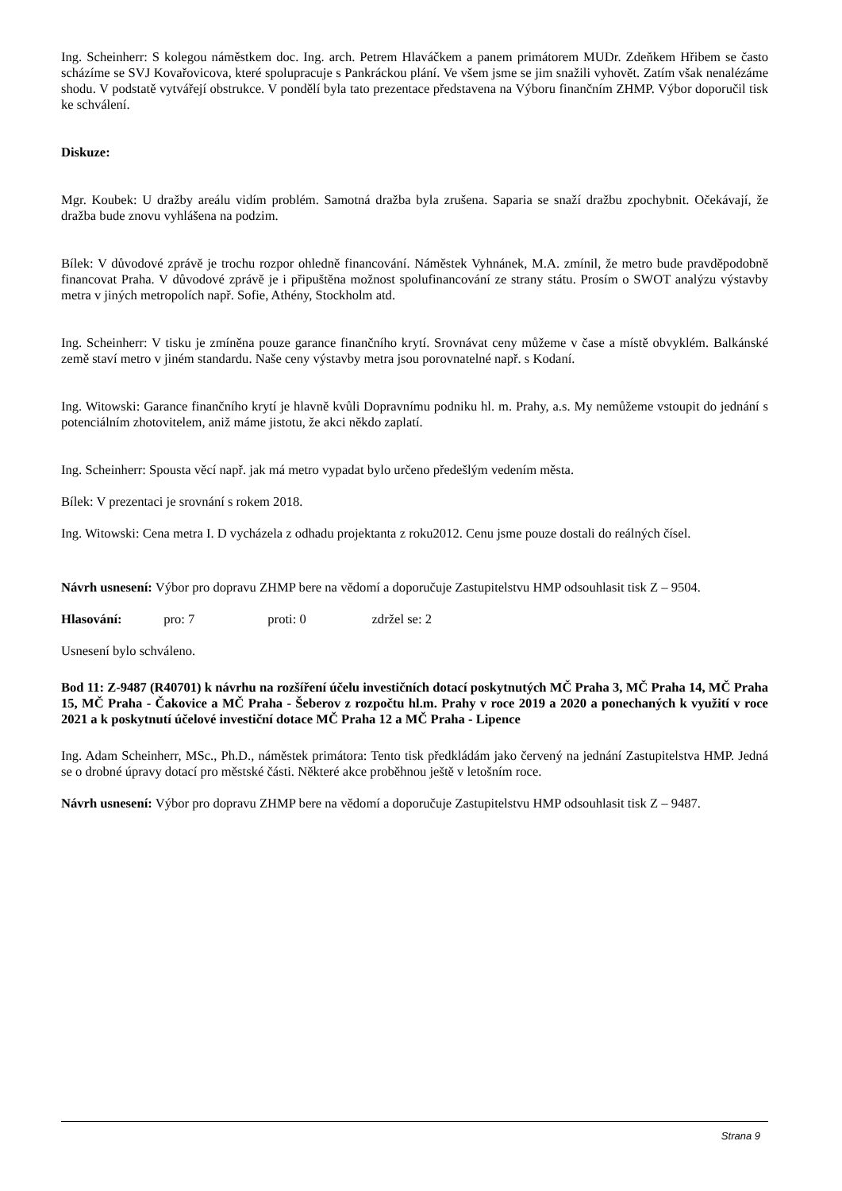Ing. Scheinherr: S kolegou náměstkem doc. Ing. arch. Petrem Hlaváčkem a panem primátorem MUDr. Zdeňkem Hřibem se často scházíme se SVJ Kovařovicova, které spolupracuje s Pankráckou plání. Ve všem jsme se jim snažili vyhovět. Zatím však nenalézáme shodu. V podstatě vytvářejí obstrukce. V pondělí byla tato prezentace představena na Výboru finančním ZHMP. Výbor doporučil tisk ke schválení.
Diskuze:
Mgr. Koubek: U dražby areálu vidím problém. Samotná dražba byla zrušena. Saparia se snaží dražbu zpochybnit. Očekávají, že dražba bude znovu vyhlášena na podzim.
Bílek: V důvodové zprávě je trochu rozpor ohledně financování. Náměstek Vyhnánek, M.A. zmínil, že metro bude pravděpodobně financovat Praha. V důvodové zprávě je i připuštěna možnost spolufinancování ze strany státu. Prosím o SWOT analýzu výstavby metra v jiných metropolích např. Sofie, Athény, Stockholm atd.
Ing. Scheinherr: V tisku je zmíněna pouze garance finančního krytí. Srovnávat ceny můžeme v čase a místě obvyklém. Balkánské země staví metro v jiném standardu. Naše ceny výstavby metra jsou porovnatelné např. s Kodaní.
Ing. Witowski: Garance finančního krytí je hlavně kvůli Dopravnímu podniku hl. m. Prahy, a.s. My nemůžeme vstoupit do jednání s potenciálním zhotovitelem, aniž máme jistotu, že akci někdo zaplatí.
Ing. Scheinherr: Spousta věcí např. jak má metro vypadat bylo určeno předešlým vedením města.
Bílek: V prezentaci je srovnání s rokem 2018.
Ing. Witowski: Cena metra I. D vycházela z odhadu projektanta z roku2012. Cenu jsme pouze dostali do reálných čísel.
Návrh usnesení: Výbor pro dopravu ZHMP bere na vědomí a doporučuje Zastupitelstvu HMP odsouhlasit tisk Z – 9504.
Hlasování: pro: 7 proti: 0 zdržel se: 2
Usnesení bylo schváleno.
Bod 11: Z-9487 (R40701) k návrhu na rozšíření účelu investičních dotací poskytnutých MČ Praha 3, MČ Praha 14, MČ Praha 15, MČ Praha - Čakovice a MČ Praha - Šeberov z rozpočtu hl.m. Prahy v roce 2019 a 2020 a ponechaných k využití v roce 2021 a k poskytnutí účelové investiční dotace MČ Praha 12 a MČ Praha - Lipence
Ing. Adam Scheinherr, MSc., Ph.D., náměstek primátora: Tento tisk předkládám jako červený na jednání Zastupitelstva HMP. Jedná se o drobné úpravy dotací pro městské části. Některé akce proběhnou ještě v letošním roce.
Návrh usnesení: Výbor pro dopravu ZHMP bere na vědomí a doporučuje Zastupitelstvu HMP odsouhlasit tisk Z – 9487.
Strana 9